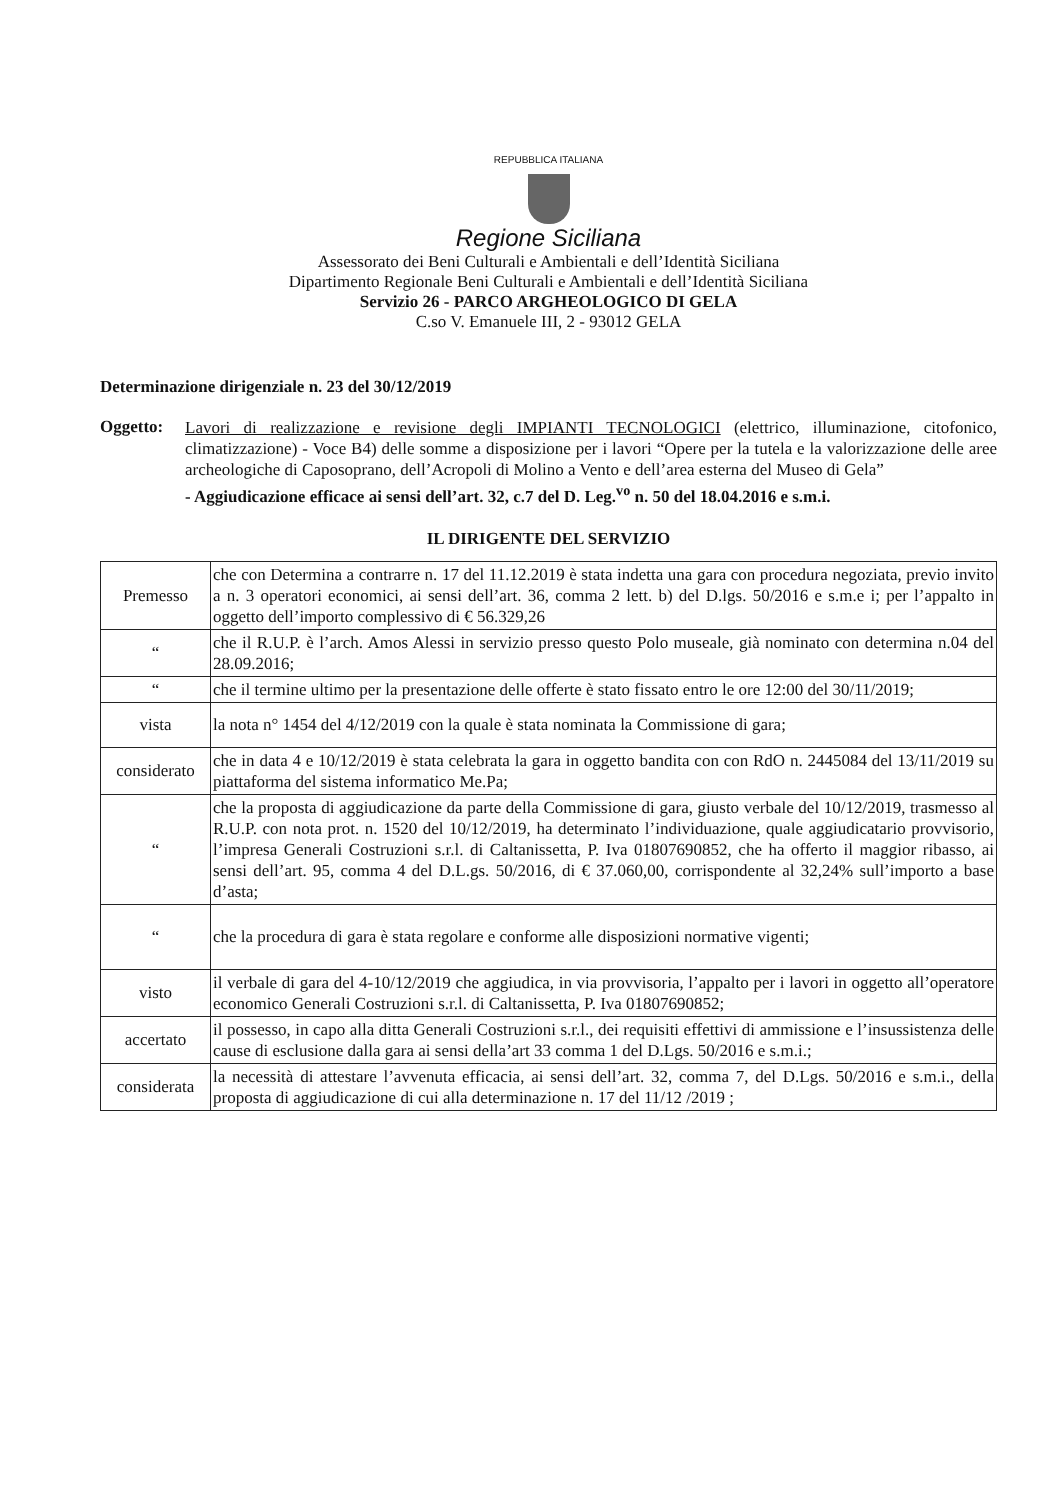REPUBBLICA ITALIANA
Regione Siciliana
Assessorato dei Beni Culturali e Ambientali e dell’Identità Siciliana
Dipartimento Regionale Beni Culturali e Ambientali e dell’Identità Siciliana
Servizio 26 - PARCO ARGHEOLOGICO DI GELA
C.so V. Emanuele III, 2 - 93012 GELA
Determinazione dirigenziale n. 23 del 30/12/2019
Oggetto:
Lavori di realizzazione e revisione degli IMPIANTI TECNOLOGICI (elettrico, illuminazione, citofonico, climatizzazione) - Voce B4) delle somme a disposizione per i lavori “Opere per la tutela e la valorizzazione delle aree archeologiche di Caposoprano, dell’Acropoli di Molino a Vento e dell’area esterna del Museo di Gela”
- Aggiudicazione efficace ai sensi dell’art. 32, c.7 del D. Leg.<sup>vo</sup> n. 50 del 18.04.2016 e s.m.i.
IL DIRIGENTE DEL SERVIZIO
| Premesso | che con Determina a contrarre n. 17 del 11.12.2019 è stata indetta una gara con procedura negoziata, previo invito a n. 3 operatori economici, ai sensi dell’art. 36, comma 2 lett. b) del D.lgs. 50/2016 e s.m.e i; per l’appalto in oggetto dell’importo complessivo di € 56.329,26 |
| “ | che il R.U.P. è l’arch. Amos Alessi in servizio presso questo Polo museale, già nominato con determina n.04 del 28.09.2016; |
| “ | che il termine ultimo per la presentazione delle offerte è stato fissato entro le ore 12:00 del 30/11/2019; |
| vista | la nota n° 1454 del 4/12/2019 con la quale è stata nominata la Commissione di gara; |
| considerato | che in data 4 e 10/12/2019 è stata celebrata la gara in oggetto bandita con con RdO n. 2445084 del 13/11/2019 su piattaforma del sistema informatico Me.Pa; |
| “ | che la proposta di aggiudicazione da parte della Commissione di gara, giusto verbale del 10/12/2019, trasmesso al R.U.P. con nota prot. n. 1520 del 10/12/2019, ha determinato l’individuazione, quale aggiudicatario provvisorio, l’impresa Generali Costruzioni s.r.l. di Caltanissetta, P. Iva 01807690852, che ha offerto il maggior ribasso, ai sensi dell’art. 95, comma 4 del D.L.gs. 50/2016, di € 37.060,00, corrispondente al 32,24% sull’importo a base d’asta; |
| “ | che la procedura di gara è stata regolare e conforme alle disposizioni normative vigenti; |
| visto | il verbale di gara del 4-10/12/2019 che aggiudica, in via provvisoria, l’appalto per i lavori in oggetto all’operatore economico Generali Costruzioni s.r.l. di Caltanissetta, P. Iva 01807690852; |
| accertato | il possesso, in capo alla ditta Generali Costruzioni s.r.l., dei requisiti effettivi di ammissione e l’insussistenza delle cause di esclusione dalla gara ai sensi della’art 33 comma 1 del D.Lgs. 50/2016 e s.m.i.; |
| considerata | la necessità di attestare l’avvenuta efficacia, ai sensi dell’art. 32, comma 7, del D.Lgs. 50/2016 e s.m.i., della proposta di aggiudicazione di cui alla determinazione n. 17 del 11/12 /2019 ; |